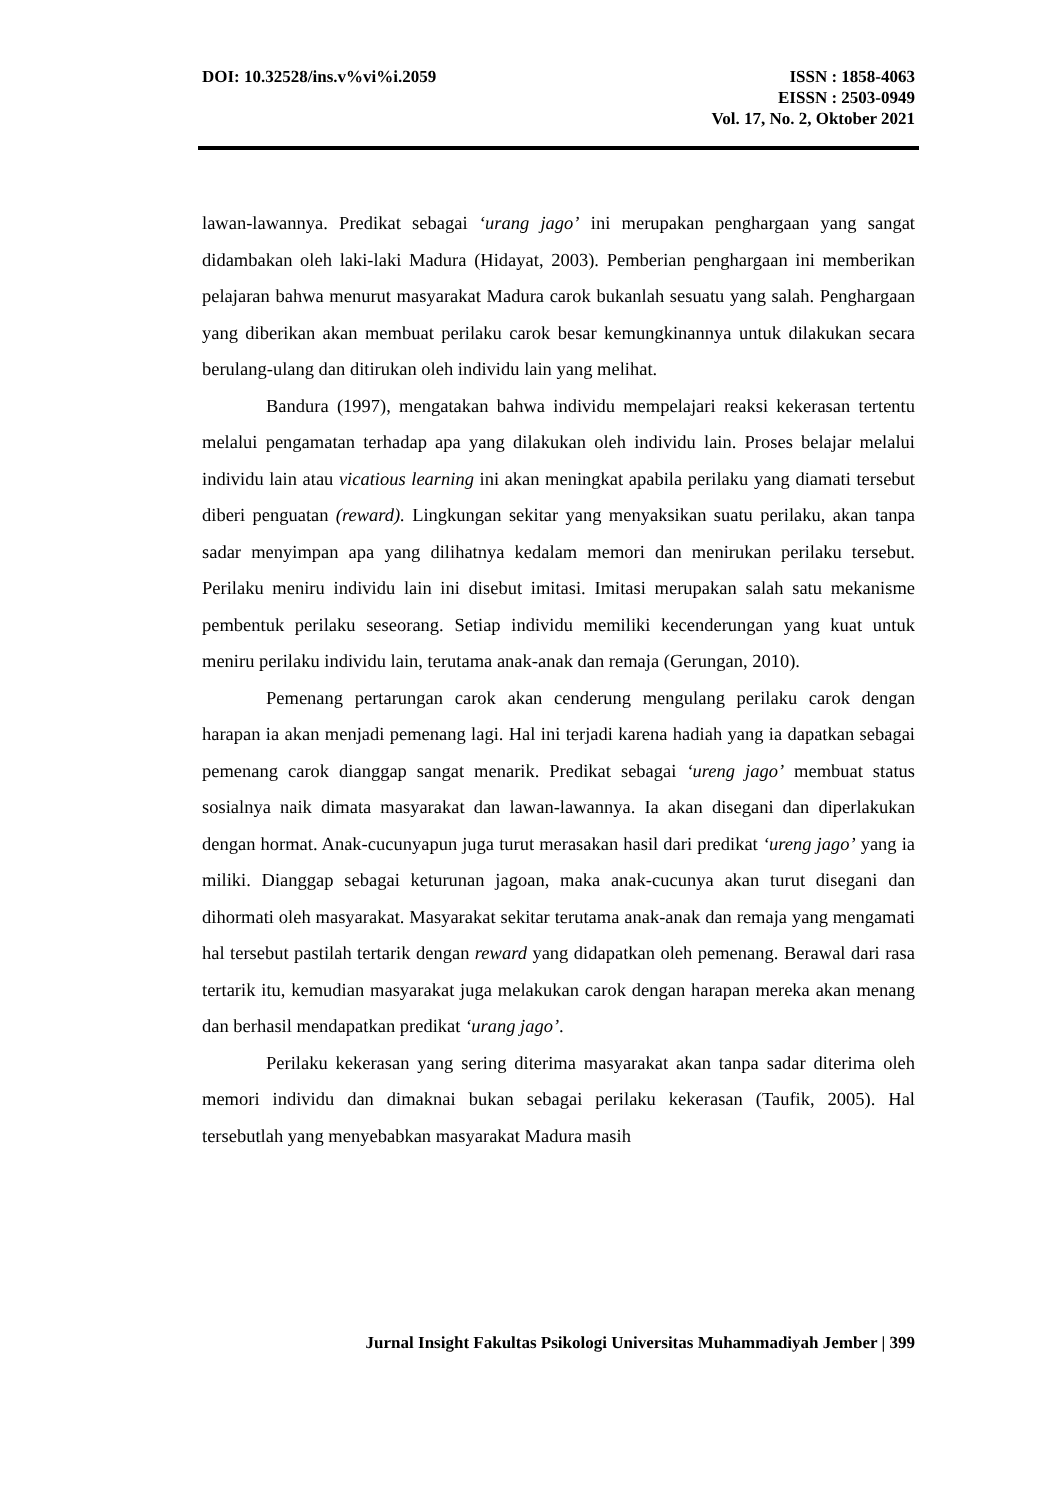DOI: 10.32528/ins.v%vi%i.2059 ISSN : 1858-4063
EISSN : 2503-0949
Vol. 17, No. 2, Oktober 2021
lawan-lawannya. Predikat sebagai ‘urang jago’ ini merupakan penghargaan yang sangat didambakan oleh laki-laki Madura (Hidayat, 2003). Pemberian penghargaan ini memberikan pelajaran bahwa menurut masyarakat Madura carok bukanlah sesuatu yang salah. Penghargaan yang diberikan akan membuat perilaku carok besar kemungkinannya untuk dilakukan secara berulang-ulang dan ditirukan oleh individu lain yang melihat.
Bandura (1997), mengatakan bahwa individu mempelajari reaksi kekerasan tertentu melalui pengamatan terhadap apa yang dilakukan oleh individu lain. Proses belajar melalui individu lain atau vicatious learning ini akan meningkat apabila perilaku yang diamati tersebut diberi penguatan (reward). Lingkungan sekitar yang menyaksikan suatu perilaku, akan tanpa sadar menyimpan apa yang dilihatnya kedalam memori dan menirukan perilaku tersebut. Perilaku meniru individu lain ini disebut imitasi. Imitasi merupakan salah satu mekanisme pembentuk perilaku seseorang. Setiap individu memiliki kecenderungan yang kuat untuk meniru perilaku individu lain, terutama anak-anak dan remaja (Gerungan, 2010).
Pemenang pertarungan carok akan cenderung mengulang perilaku carok dengan harapan ia akan menjadi pemenang lagi. Hal ini terjadi karena hadiah yang ia dapatkan sebagai pemenang carok dianggap sangat menarik. Predikat sebagai ‘ureng jago’ membuat status sosialnya naik dimata masyarakat dan lawan-lawannya. Ia akan disegani dan diperlakukan dengan hormat. Anak-cucunyapun juga turut merasakan hasil dari predikat ‘ureng jago’ yang ia miliki. Dianggap sebagai keturunan jagoan, maka anak-cucunya akan turut disegani dan dihormati oleh masyarakat. Masyarakat sekitar terutama anak-anak dan remaja yang mengamati hal tersebut pastilah tertarik dengan reward yang didapatkan oleh pemenang. Berawal dari rasa tertarik itu, kemudian masyarakat juga melakukan carok dengan harapan mereka akan menang dan berhasil mendapatkan predikat ‘urang jago’.
Perilaku kekerasan yang sering diterima masyarakat akan tanpa sadar diterima oleh memori individu dan dimaknai bukan sebagai perilaku kekerasan (Taufik, 2005). Hal tersebutlah yang menyebabkan masyarakat Madura masih
Jurnal Insight Fakultas Psikologi Universitas Muhammadiyah Jember | 399